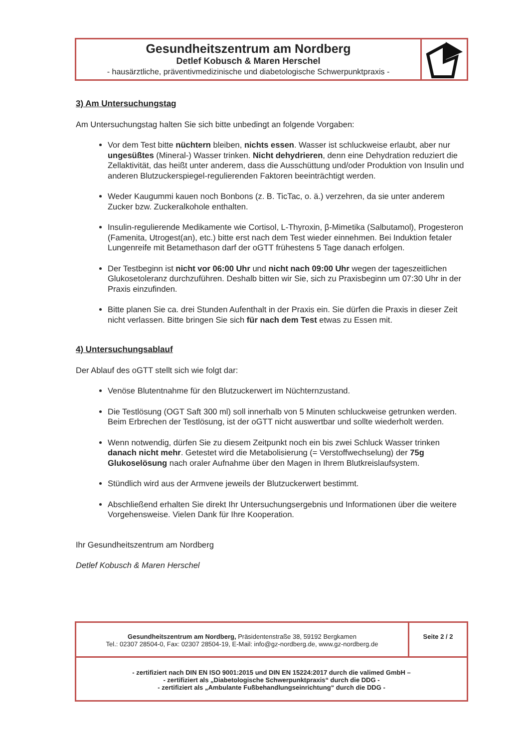Gesundheitszentrum am Nordberg
Detlef Kobusch & Maren Herschel
- hausärztliche, präventivmedizinische und diabetologische Schwerpunktpraxis -
3) Am Untersuchungstag
Am Untersuchungstag halten Sie sich bitte unbedingt an folgende Vorgaben:
Vor dem Test bitte nüchtern bleiben, nichts essen. Wasser ist schluckweise erlaubt, aber nur ungesüßtes (Mineral-) Wasser trinken. Nicht dehydrieren, denn eine Dehydration reduziert die Zellaktivität, das heißt unter anderem, dass die Ausschüttung und/oder Produktion von Insulin und anderen Blutzuckerspiegel-regulierenden Faktoren beeinträchtigt werden.
Weder Kaugummi kauen noch Bonbons (z. B. TicTac, o. ä.) verzehren, da sie unter anderem Zucker bzw. Zuckeralkohole enthalten.
Insulin-regulierende Medikamente wie Cortisol, L-Thyroxin, β-Mimetika (Salbutamol), Progesteron (Famenita, Utrogest(an), etc.) bitte erst nach dem Test wieder einnehmen. Bei Induktion fetaler Lungenreife mit Betamethason darf der oGTT frühestens 5 Tage danach erfolgen.
Der Testbeginn ist nicht vor 06:00 Uhr und nicht nach 09:00 Uhr wegen der tageszeitlichen Glukosetoleranz durchzuführen. Deshalb bitten wir Sie, sich zu Praxisbeginn um 07:30 Uhr in der Praxis einzufinden.
Bitte planen Sie ca. drei Stunden Aufenthalt in der Praxis ein. Sie dürfen die Praxis in dieser Zeit nicht verlassen. Bitte bringen Sie sich für nach dem Test etwas zu Essen mit.
4) Untersuchungsablauf
Der Ablauf des oGTT stellt sich wie folgt dar:
Venöse Blutentnahme für den Blutzuckerwert im Nüchternzustand.
Die Testlösung (OGT Saft 300 ml) soll innerhalb von 5 Minuten schluckweise getrunken werden. Beim Erbrechen der Testlösung, ist der oGTT nicht auswertbar und sollte wiederholt werden.
Wenn notwendig, dürfen Sie zu diesem Zeitpunkt noch ein bis zwei Schluck Wasser trinken danach nicht mehr. Getestet wird die Metabolisierung (= Verstoffwechselung) der 75g Glukoselösung nach oraler Aufnahme über den Magen in Ihrem Blutkreislaufsystem.
Stündlich wird aus der Armvene jeweils der Blutzuckerwert bestimmt.
Abschließend erhalten Sie direkt Ihr Untersuchungsergebnis und Informationen über die weitere Vorgehensweise. Vielen Dank für Ihre Kooperation.
Ihr Gesundheitszentrum am Nordberg
Detlef Kobusch & Maren Herschel
Gesundheitszentrum am Nordberg, Präsidentenstraße 38, 59192 Bergkamen
Tel.: 02307 28504-0, Fax: 02307 28504-19, E-Mail: info@gz-nordberg.de, www.gz-nordberg.de
Seite 2 / 2
- zertifiziert nach DIN EN ISO 9001:2015 und DIN EN 15224:2017 durch die valimed GmbH –
- zertifiziert als „Diabetologische Schwerpunktpraxis“ durch die DDG -
- zertifiziert als „Ambulante Fußbehandlungseinrichtung“ durch die DDG -